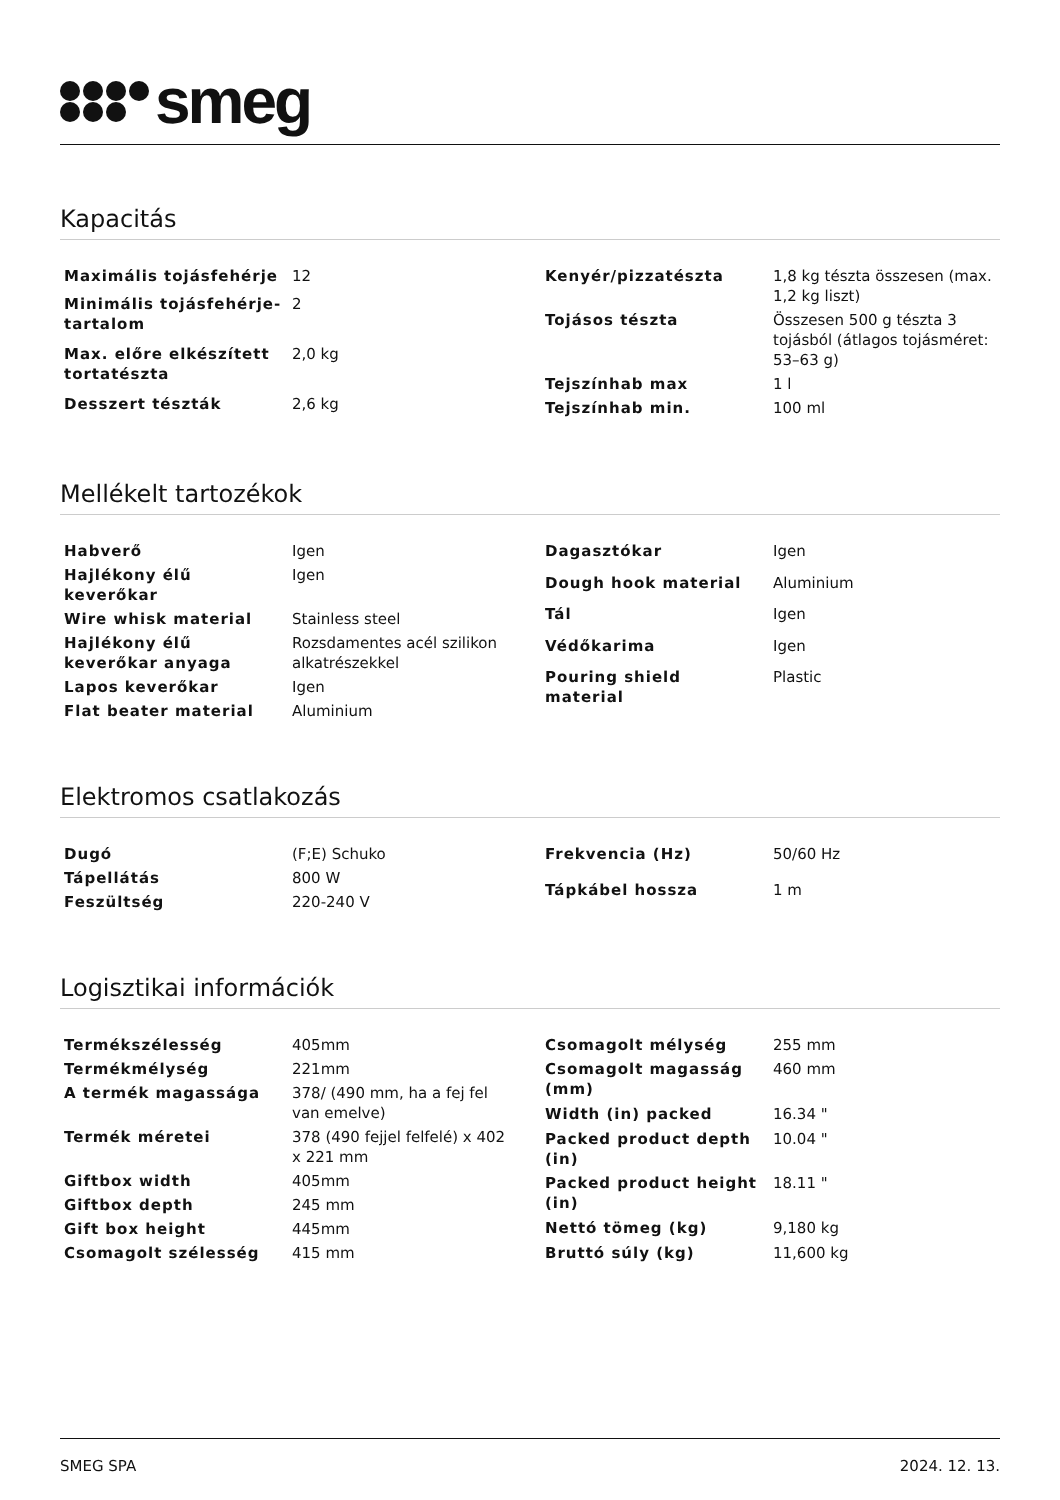smeg
Kapacitás
| Maximális tojásfehérje | 12 |
| Minimális tojásfehérje-tartalom | 2 |
| Max. előre elkészített tortatészta | 2,0 kg |
| Desszert tészták | 2,6 kg |
| Kenyér/pizzatészta | 1,8 kg tészta összesen (max. 1,2 kg liszt) |
| Tojásos tészta | Összesen 500 g tészta 3 tojásból (átlagos tojásméret: 53–63 g) |
| Tejszínhab max | 1 l |
| Tejszínhab min. | 100 ml |
Mellékelt tartozékok
| Habverő | Igen |
| Hajlékony élű keverőkar | Igen |
| Wire whisk material | Stainless steel |
| Hajlékony élű keverőkar anyaga | Rozsdamentes acél szilikon alkatrészekkel |
| Lapos keverőkar | Igen |
| Flat beater material | Aluminium |
| Dagasztókar | Igen |
| Dough hook material | Aluminium |
| Tál | Igen |
| Védőkarima | Igen |
| Pouring shield material | Plastic |
Elektromos csatlakozás
| Dugó | (F;E) Schuko |
| Tápellátás | 800 W |
| Feszültség | 220-240 V |
| Frekvencia (Hz) | 50/60 Hz |
| Tápkábel hossza | 1 m |
Logisztikai információk
| Termékszélesség | 405mm |
| Termékmélység | 221mm |
| A termék magassága | 378/ (490 mm, ha a fej fel van emelve) |
| Termék méretei | 378 (490 fejjel felfelé) x 402 x 221 mm |
| Giftbox width | 405mm |
| Giftbox depth | 245 mm |
| Gift box height | 445mm |
| Csomagolt szélesség | 415 mm |
| Csomagolt mélység | 255 mm |
| Csomagolt magasság (mm) | 460 mm |
| Width (in) packed | 16.34 " |
| Packed product depth (in) | 10.04 " |
| Packed product height (in) | 18.11 " |
| Nettó tömeg (kg) | 9,180 kg |
| Bruttó súly (kg) | 11,600 kg |
SMEG SPA 2024. 12. 13.